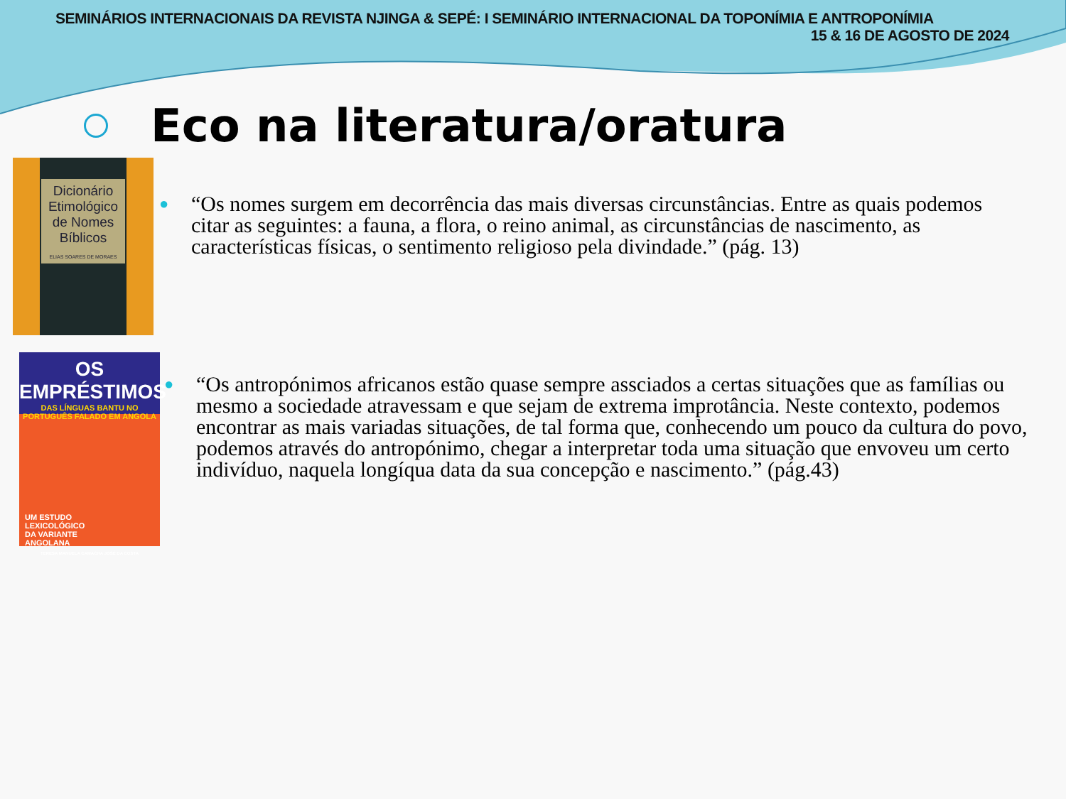SEMINÁRIOS INTERNACIONAIS DA REVISTA NJINGA & SEPÉ: I SEMINÁRIO INTERNACIONAL DA TOPONÍMIA E ANTROPONÍMIA
15 & 16 DE AGOSTO DE 2024
Eco na literatura/oratura
Dicionário Etimológico de Nomes Bíblicos
ELIAS SOARES DE MORAES
●
“Os nomes surgem em decorrência das mais diversas circunstâncias. Entre as quais podemos citar as seguintes: a fauna, a flora, o reino animal, as circunstâncias de nascimento, as características físicas, o sentimento religioso pela divindade.” (pág. 13)
OS EMPRÉSTIMOS
DAS LÍNGUAS BANTU NO PORTUGUÊS FALADO EM ANGOLA
UM ESTUDO
LEXICOLÓGICO
DA VARIANTE
ANGOLANA
TERESA MANUELA CAMACHA JOSÉ DA COSTA
●
“Os antropónimos africanos estão quase sempre assciados a certas situações que as famílias ou mesmo a sociedade atravessam e que sejam de extrema improtância. Neste contexto, podemos encontrar as mais variadas situações, de tal forma que, conhecendo um pouco da cultura do povo, podemos através do antropónimo, chegar a interpretar toda uma situação que envoveu um certo indivíduo, naquela longíqua data da sua concepção e nascimento.” (pág.43)